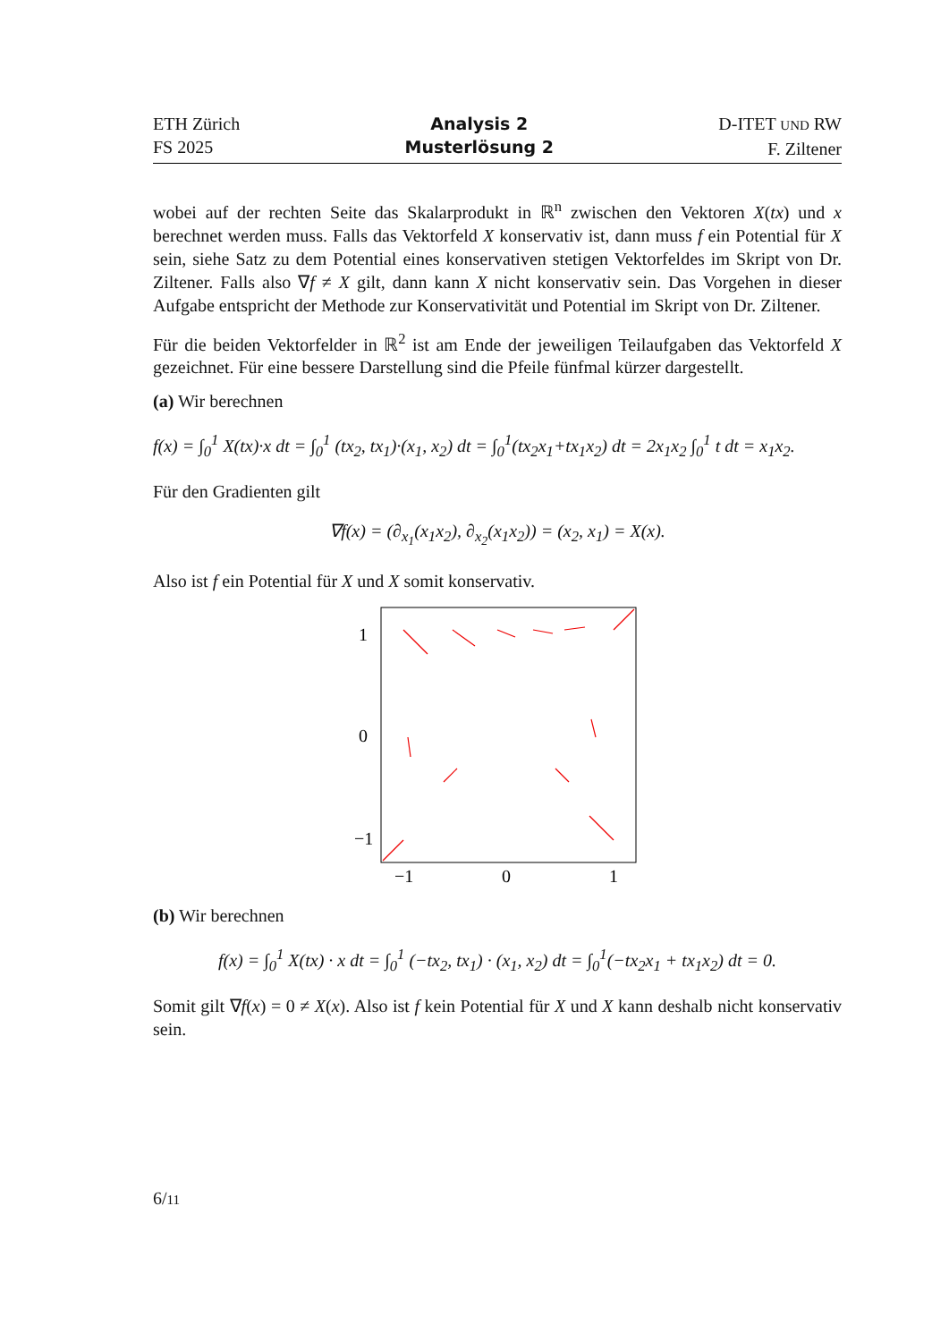ETH Zürich
FS 2025
Analysis 2
Musterlösung 2
D-ITET UND RW
F. Ziltener
wobei auf der rechten Seite das Skalarprodukt in ℝ<sup>n</sup> zwischen den Vektoren X(tx) und x berechnet werden muss. Falls das Vektorfeld X konservativ ist, dann muss f ein Potential für X sein, siehe Satz zu dem Potential eines konservativen stetigen Vektorfeldes im Skript von Dr. Ziltener. Falls also ∇f ≠ X gilt, dann kann X nicht konservativ sein. Das Vorgehen in dieser Aufgabe entspricht der Methode zur Konservativität und Potential im Skript von Dr. Ziltener.
Für die beiden Vektorfelder in ℝ<sup>2</sup> ist am Ende der jeweiligen Teilaufgaben das Vektorfeld X gezeichnet. Für eine bessere Darstellung sind die Pfeile fünfmal kürzer dargestellt.
(a) Wir berechnen
f(x) = ∫<sub>0</sub><sup>1</sup> X(tx)·x dt = ∫<sub>0</sub><sup>1</sup> (tx<sub>2</sub>, tx<sub>1</sub>)·(x<sub>1</sub>, x<sub>2</sub>) dt = ∫<sub>0</sub><sup>1</sup>(tx<sub>2</sub>x<sub>1</sub>+tx<sub>1</sub>x<sub>2</sub>) dt = 2x<sub>1</sub>x<sub>2</sub> ∫<sub>0</sub><sup>1</sup> t dt = x<sub>1</sub>x<sub>2</sub>.
Für den Gradienten gilt
∇f(x) = (∂<sub>x<sub>1</sub></sub>(x<sub>1</sub>x<sub>2</sub>), ∂<sub>x<sub>2</sub></sub>(x<sub>1</sub>x<sub>2</sub>)) = (x<sub>2</sub>, x<sub>1</sub>) = X(x).
Also ist f ein Potential für X und X somit konservativ.
1
0
−1
−1
0
1
(b) Wir berechnen
f(x) = ∫<sub>0</sub><sup>1</sup> X(tx) · x dt = ∫<sub>0</sub><sup>1</sup> (−tx<sub>2</sub>, tx<sub>1</sub>) · (x<sub>1</sub>, x<sub>2</sub>) dt = ∫<sub>0</sub><sup>1</sup>(−tx<sub>2</sub>x<sub>1</sub> + tx<sub>1</sub>x<sub>2</sub>) dt = 0.
Somit gilt ∇f(x) = 0 ≠ X(x). Also ist f kein Potential für X und X kann deshalb nicht konservativ sein.
6/11